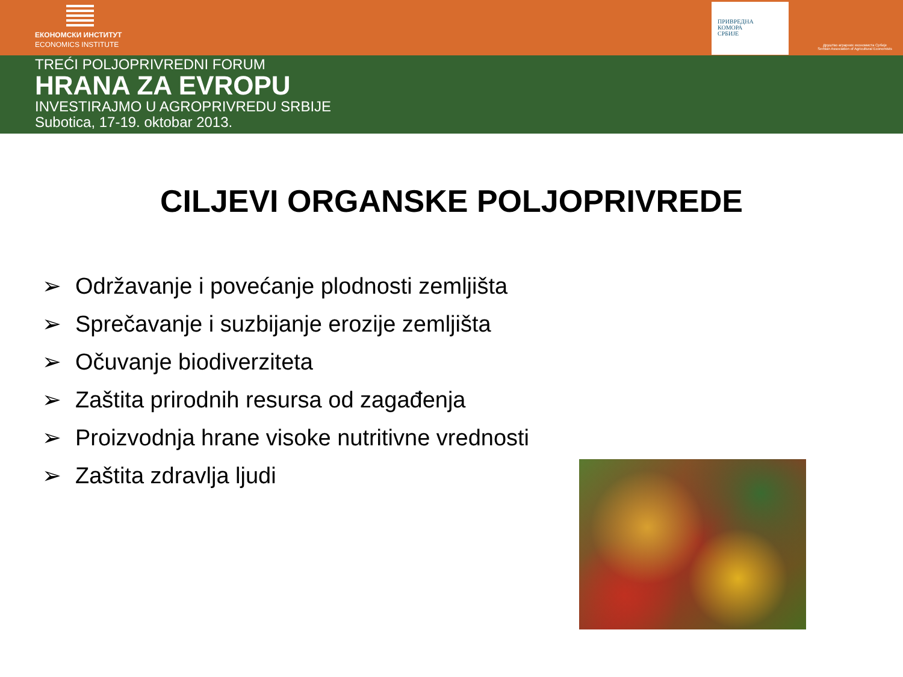ЕКОНОМСКИ ИНСТИТУТ
ECONOMICS INSTITUTE
ПРИВРЕДНА
КОМОРА
СРБИЈЕ
Друштво аграрних економиста Србије
Serbian Association of Agricultural Economists
TREĆI POLJOPRIVREDNI FORUM
HRANA ZA EVROPU
INVESTIRAJMO U AGROPRIVREDU SRBIJE
Subotica, 17-19. oktobar 2013.
CILJEVI ORGANSKE POLJOPRIVREDE
➢ Održavanje i povećanje plodnosti zemljišta
➢ Sprečavanje i suzbijanje erozije zemljišta
➢ Očuvanje biodiverziteta
➢ Zaštita prirodnih resursa od zagađenja
➢ Proizvodnja hrane visoke nutritivne vrednosti
➢ Zaštita zdravlja ljudi